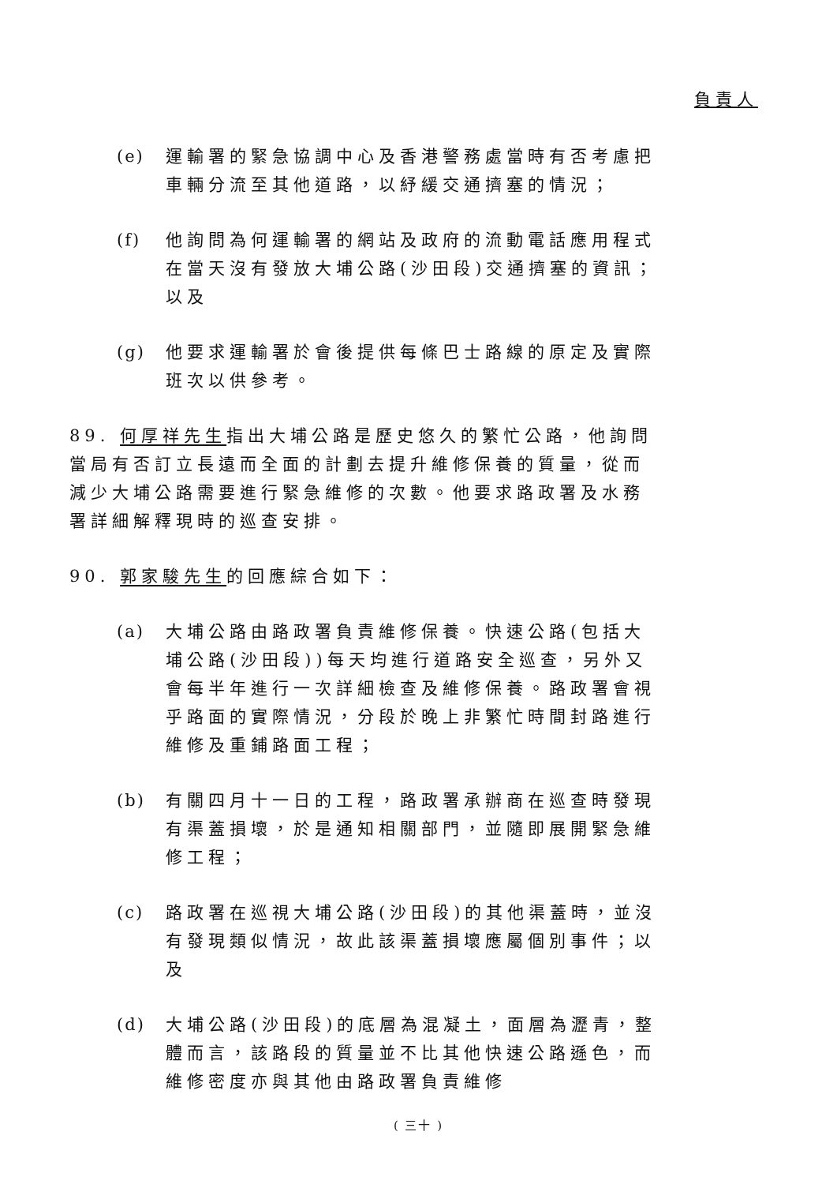負責人
(e) 運輸署的緊急協調中心及香港警務處當時有否考慮把車輛分流至其他道路，以紓緩交通擠塞的情況；
(f) 他詢問為何運輸署的網站及政府的流動電話應用程式在當天沒有發放大埔公路(沙田段)交通擠塞的資訊；以及
(g) 他要求運輸署於會後提供每條巴士路線的原定及實際班次以供參考。
89. 何厚祥先生指出大埔公路是歷史悠久的繁忙公路，他詢問當局有否訂立長遠而全面的計劃去提升維修保養的質量，從而減少大埔公路需要進行緊急維修的次數。他要求路政署及水務署詳細解釋現時的巡查安排。
90. 郭家駿先生的回應綜合如下：
(a) 大埔公路由路政署負責維修保養。快速公路(包括大埔公路(沙田段))每天均進行道路安全巡查，另外又會每半年進行一次詳細檢查及維修保養。路政署會視乎路面的實際情況，分段於晚上非繁忙時間封路進行維修及重鋪路面工程；
(b) 有關四月十一日的工程，路政署承辦商在巡查時發現有渠蓋損壞，於是通知相關部門，並隨即展開緊急維修工程；
(c) 路政署在巡視大埔公路(沙田段)的其他渠蓋時，並沒有發現類似情況，故此該渠蓋損壞應屬個別事件；以及
(d) 大埔公路(沙田段)的底層為混凝土，面層為瀝青，整體而言，該路段的質量並不比其他快速公路遜色，而維修密度亦與其他由路政署負責維修
( 三十 )